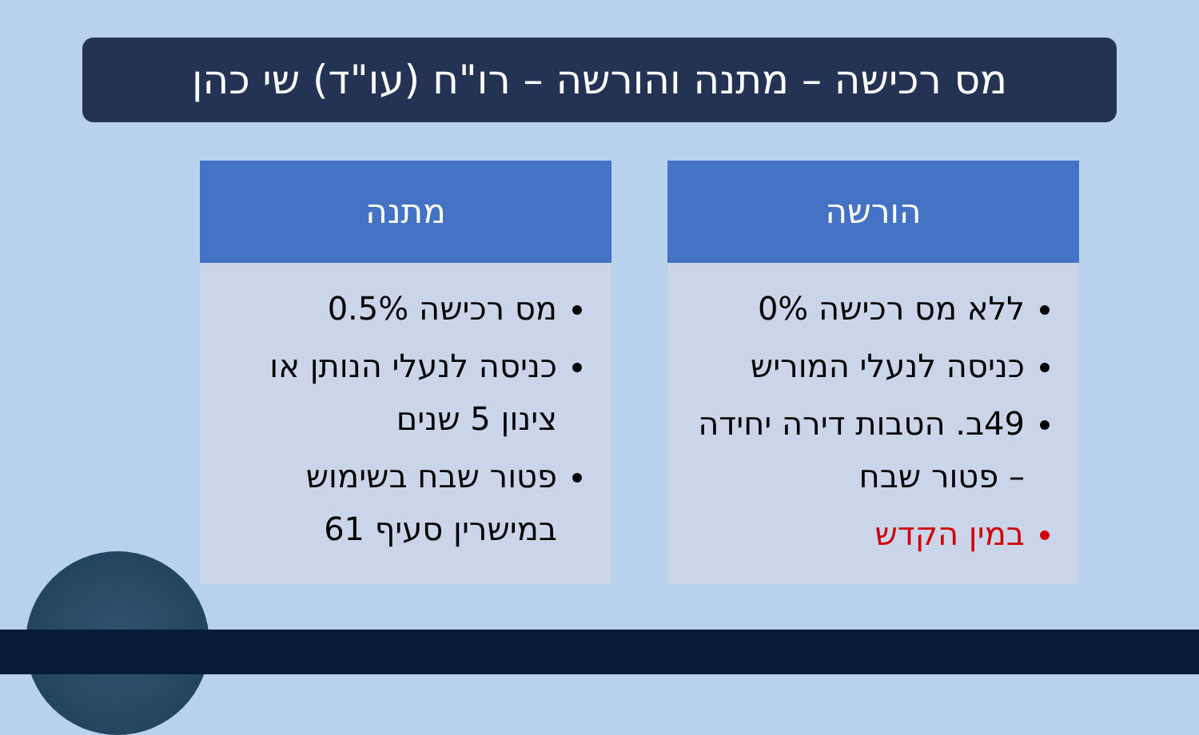מס רכישה – מתנה והורשה – רו"ח (עו"ד) שי כהן
הורשה
ללא מס רכישה 0%
כניסה לנעלי המוריש
49ב. הטבות דירה יחידה – פטור שבח
במין הקדש
מתנה
מס רכישה 0.5%
כניסה לנעלי הנותן או צינון 5 שנים
פטור שבח בשימוש במישרין סעיף 61